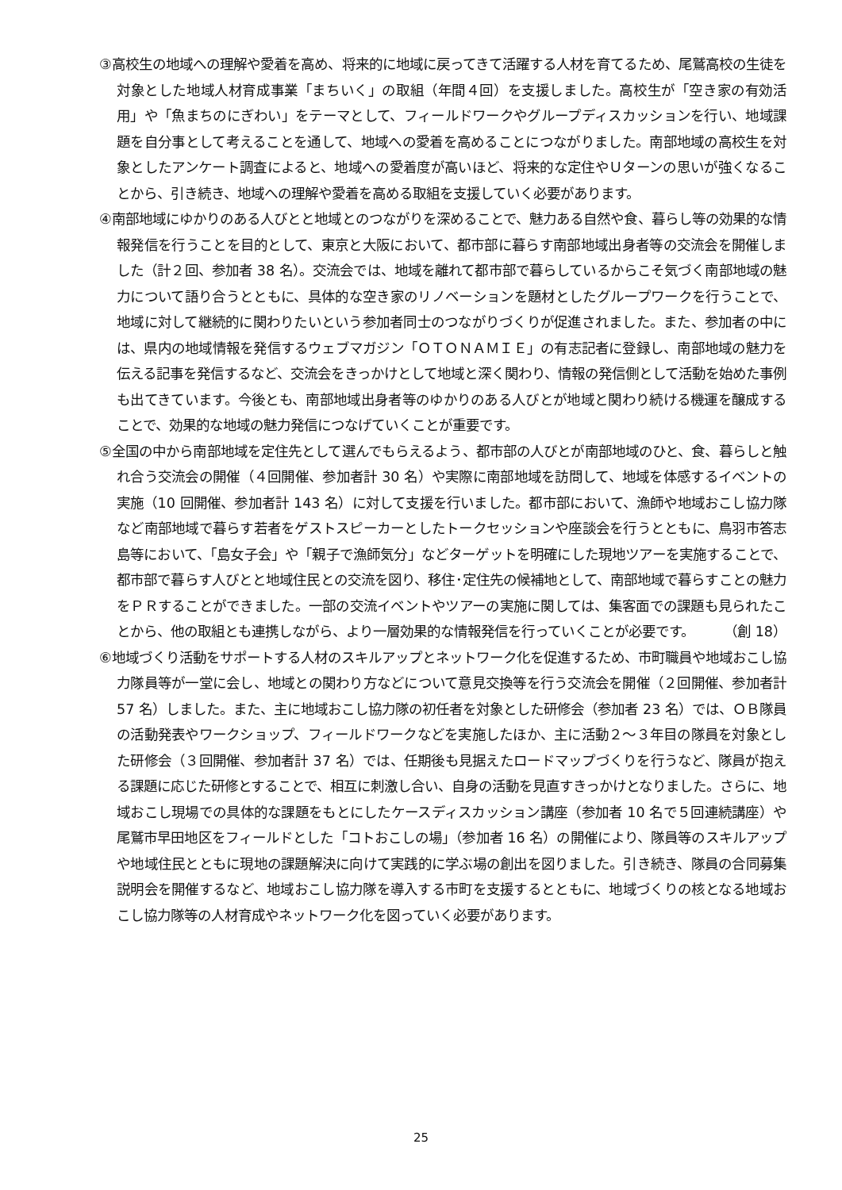③高校生の地域への理解や愛着を高め、将来的に地域に戻ってきて活躍する人材を育てるため、尾鷲高校の生徒を対象とした地域人材育成事業「まちいく」の取組（年間４回）を支援しました。高校生が「空き家の有効活用」や「魚まちのにぎわい」をテーマとして、フィールドワークやグループディスカッションを行い、地域課題を自分事として考えることを通して、地域への愛着を高めることにつながりました。南部地域の高校生を対象としたアンケート調査によると、地域への愛着度が高いほど、将来的な定住やＵターンの思いが強くなることから、引き続き、地域への理解や愛着を高める取組を支援していく必要があります。
④南部地域にゆかりのある人びとと地域とのつながりを深めることで、魅力ある自然や食、暮らし等の効果的な情報発信を行うことを目的として、東京と大阪において、都市部に暮らす南部地域出身者等の交流会を開催しました（計２回、参加者 38 名）。交流会では、地域を離れて都市部で暮らしているからこそ気づく南部地域の魅力について語り合うとともに、具体的な空き家のリノベーションを題材としたグループワークを行うことで、地域に対して継続的に関わりたいという参加者同士のつながりづくりが促進されました。また、参加者の中には、県内の地域情報を発信するウェブマガジン「ＯＴＯＮＡＭＩＥ」の有志記者に登録し、南部地域の魅力を伝える記事を発信するなど、交流会をきっかけとして地域と深く関わり、情報の発信側として活動を始めた事例も出てきています。今後とも、南部地域出身者等のゆかりのある人びとが地域と関わり続ける機運を醸成することで、効果的な地域の魅力発信につなげていくことが重要です。
⑤全国の中から南部地域を定住先として選んでもらえるよう、都市部の人びとが南部地域のひと、食、暮らしと触れ合う交流会の開催（４回開催、参加者計 30 名）や実際に南部地域を訪問して、地域を体感するイベントの実施（10 回開催、参加者計 143 名）に対して支援を行いました。都市部において、漁師や地域おこし協力隊など南部地域で暮らす若者をゲストスピーカーとしたトークセッションや座談会を行うとともに、鳥羽市答志島等において、「島女子会」や「親子で漁師気分」などターゲットを明確にした現地ツアーを実施することで、都市部で暮らす人びとと地域住民との交流を図り、移住･定住先の候補地として、南部地域で暮らすことの魅力をＰＲすることができました。一部の交流イベントやツアーの実施に関しては、集客面での課題も見られたことから、他の取組とも連携しながら、より一層効果的な情報発信を行っていくことが必要です。 （創 18）
⑥地域づくり活動をサポートする人材のスキルアップとネットワーク化を促進するため、市町職員や地域おこし協力隊員等が一堂に会し、地域との関わり方などについて意見交換等を行う交流会を開催（２回開催、参加者計 57 名）しました。また、主に地域おこし協力隊の初任者を対象とした研修会（参加者 23 名）では、ＯＢ隊員の活動発表やワークショップ、フィールドワークなどを実施したほか、主に活動２～３年目の隊員を対象とした研修会（３回開催、参加者計 37 名）では、任期後も見据えたロードマップづくりを行うなど、隊員が抱える課題に応じた研修とすることで、相互に刺激し合い、自身の活動を見直すきっかけとなりました。さらに、地域おこし現場での具体的な課題をもとにしたケースディスカッション講座（参加者 10 名で５回連続講座）や尾鷲市早田地区をフィールドとした「コトおこしの場」（参加者 16 名）の開催により、隊員等のスキルアップや地域住民とともに現地の課題解決に向けて実践的に学ぶ場の創出を図りました。引き続き、隊員の合同募集説明会を開催するなど、地域おこし協力隊を導入する市町を支援するとともに、地域づくりの核となる地域おこし協力隊等の人材育成やネットワーク化を図っていく必要があります。
25